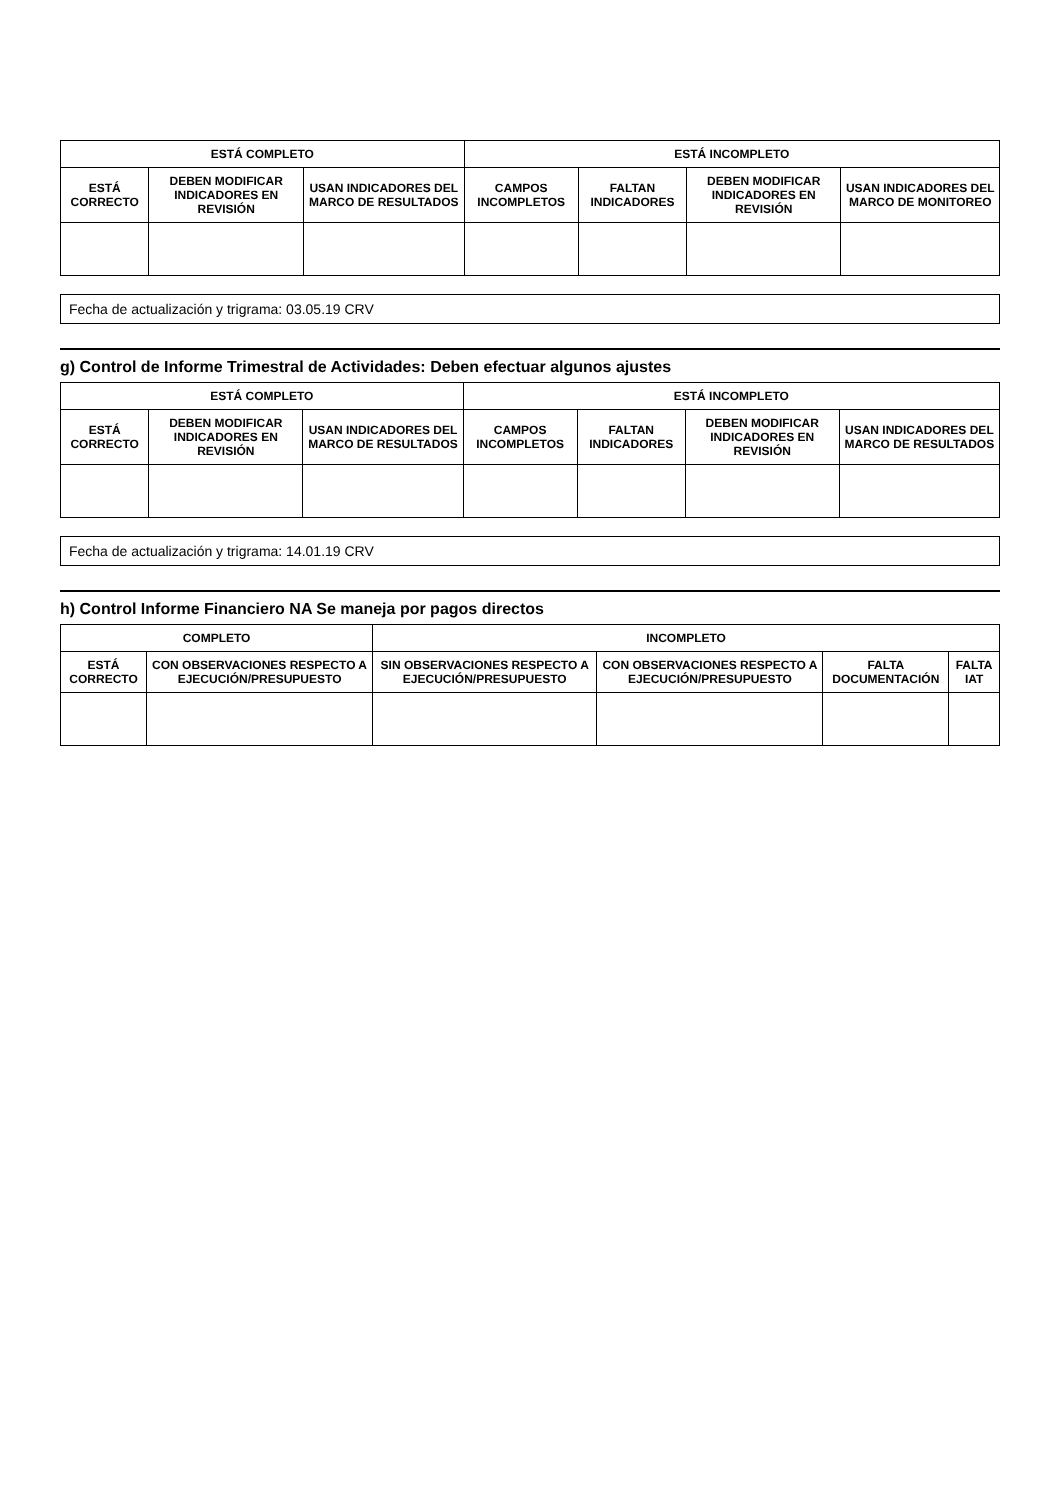| ESTÁ COMPLETO | | | ESTÁ INCOMPLETO | | | |
| --- | --- | --- | --- | --- | --- | --- |
| ESTÁ CORRECTO | DEBEN MODIFICAR INDICADORES EN REVISIÓN | USAN INDICADORES DEL MARCO DE RESULTADOS | CAMPOS INCOMPLETOS | FALTAN INDICADORES | DEBEN MODIFICAR INDICADORES EN REVISIÓN | USAN INDICADORES DEL MARCO DE MONITOREO |
Fecha de actualización y trigrama: 03.05.19 CRV
g) Control de Informe Trimestral de Actividades: Deben efectuar algunos ajustes
| ESTÁ COMPLETO | | | ESTÁ INCOMPLETO | | | |
| --- | --- | --- | --- | --- | --- | --- |
| ESTÁ CORRECTO | DEBEN MODIFICAR INDICADORES EN REVISIÓN | USAN INDICADORES DEL MARCO DE RESULTADOS | CAMPOS INCOMPLETOS | FALTAN INDICADORES | DEBEN MODIFICAR INDICADORES EN REVISIÓN | USAN INDICADORES DEL MARCO DE RESULTADOS |
Fecha de actualización y trigrama: 14.01.19 CRV
h) Control Informe Financiero NA Se maneja por pagos directos
| COMPLETO | | INCOMPLETO | | | |
| --- | --- | --- | --- | --- | --- |
| ESTÁ CORRECTO | CON OBSERVACIONES RESPECTO A EJECUCIÓN/PRESUPUESTO | SIN OBSERVACIONES RESPECTO A EJECUCIÓN/PRESUPUESTO | CON OBSERVACIONES RESPECTO A EJECUCIÓN/PRESUPUESTO | FALTA DOCUMENTACIÓN | FALTA IAT |